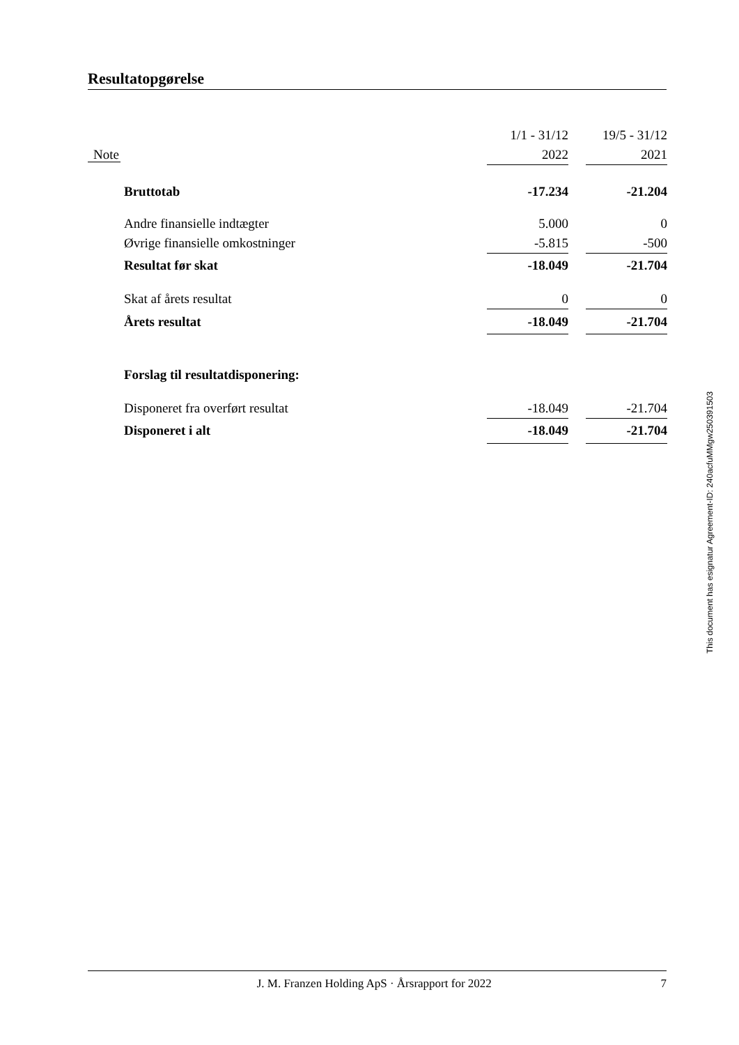Resultatopgørelse
| | | 1/1 - 31/12 | | 19/5 - 31/12 |
| Note | | 2022 | | 2021 |
| | Bruttotab | -17.234 | | -21.204 |
| | Andre finansielle indtægter | 5.000 | | 0 |
| | Øvrige finansielle omkostninger | -5.815 | | -500 |
| | Resultat før skat | -18.049 | | -21.704 |
| | Skat af årets resultat | 0 | | 0 |
| | Årets resultat | -18.049 | | -21.704 |
| | Forslag til resultatdisponering: | | | |
| | Disponeret fra overført resultat | -18.049 | | -21.704 |
| | Disponeret i alt | -18.049 | | -21.704 |
This document has esignatur Agreement-ID: 240acfuMMgw250391503
J. M. Franzen Holding ApS · Årsrapport for 2022 7